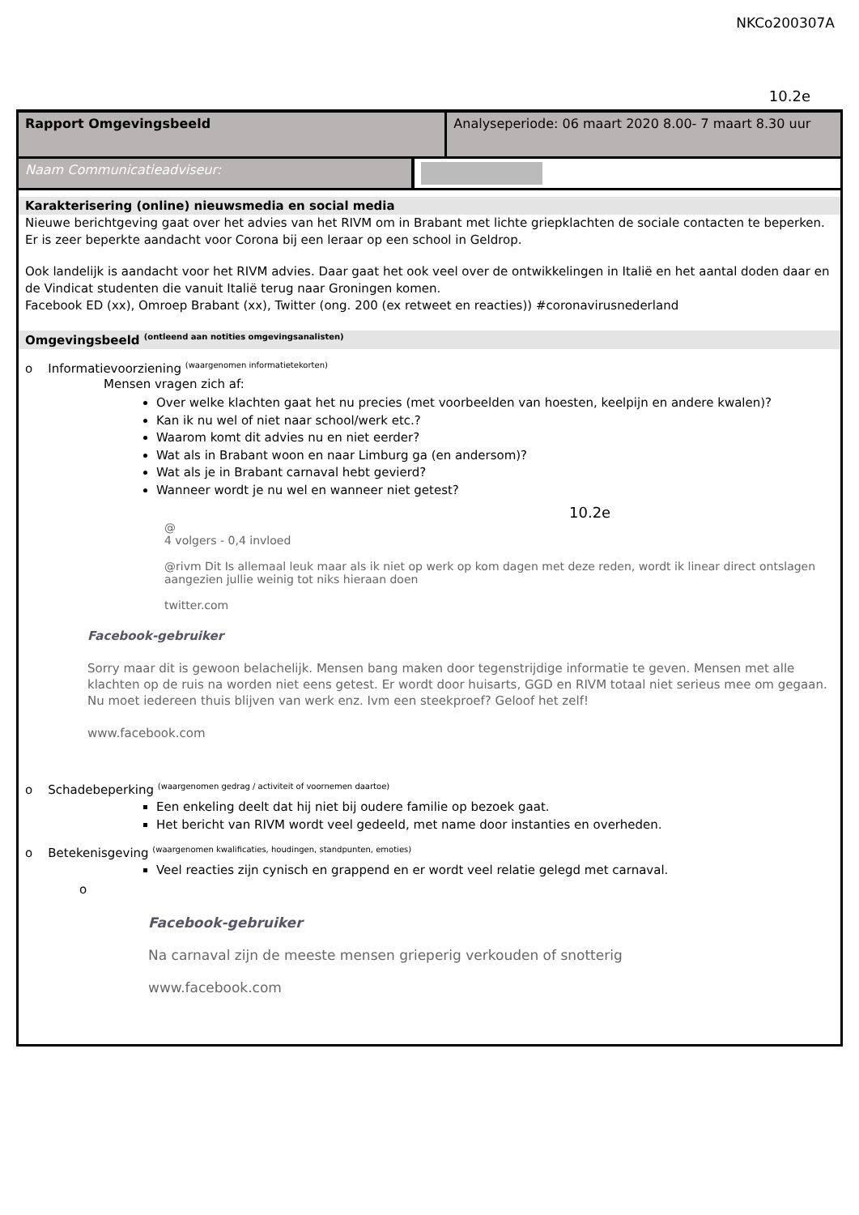NKCo200307A
10.2e
| Rapport Omgevingsbeeld | Analyseperiode: 06 maart 2020 8.00- 7 maart 8.30 uur |
| Naam Communicatieadviseur: | |
Karakterisering (online) nieuwsmedia en social media
Nieuwe berichtgeving gaat over het advies van het RIVM om in Brabant met lichte griepklachten de sociale contacten te beperken. Er is zeer beperkte aandacht voor Corona bij een leraar op een school in Geldrop.
Ook landelijk is aandacht voor het RIVM advies. Daar gaat het ook veel over de ontwikkelingen in Italië en het aantal doden daar en de Vindicat studenten die vanuit Italië terug naar Groningen komen.
Facebook ED (xx), Omroep Brabant (xx), Twitter (ong. 200 (ex retweet en reacties)) #coronavirusnederland
Omgevingsbeeld <sup>(ontleend aan notities omgevingsanalisten)</sup>
o Informatievoorziening <sup>(waargenomen informatietekorten)</sup>
Mensen vragen zich af:
Over welke klachten gaat het nu precies (met voorbeelden van hoesten, keelpijn en andere kwalen)?
Kan ik nu wel of niet naar school/werk etc.?
Waarom komt dit advies nu en niet eerder?
Wat als in Brabant woon en naar Limburg ga (en andersom)?
Wat als je in Brabant carnaval hebt gevierd?
Wanneer wordt je nu wel en wanneer niet getest?
10.2e
@
4 volgers - 0,4 invloed
@rivm Dit Is allemaal leuk maar als ik niet op werk op kom dagen met deze reden, wordt ik linear direct ontslagen aangezien jullie weinig tot niks hieraan doen
twitter.com
Facebook-gebruiker
Sorry maar dit is gewoon belachelijk. Mensen bang maken door tegenstrijdige informatie te geven. Mensen met alle klachten op de ruis na worden niet eens getest. Er wordt door huisarts, GGD en RIVM totaal niet serieus mee om gegaan. Nu moet iedereen thuis blijven van werk enz. Ivm een steekproef? Geloof het zelf!
www.facebook.com
o Schadebeperking <sup>(waargenomen gedrag / activiteit of voornemen daartoe)</sup>
Een enkeling deelt dat hij niet bij oudere familie op bezoek gaat.
Het bericht van RIVM wordt veel gedeeld, met name door instanties en overheden.
o Betekenisgeving <sup>(waargenomen kwalificaties, houdingen, standpunten, emoties)</sup>
Veel reacties zijn cynisch en grappend en er wordt veel relatie gelegd met carnaval.
o
Facebook-gebruiker
Na carnaval zijn de meeste mensen grieperig verkouden of snotterig
www.facebook.com